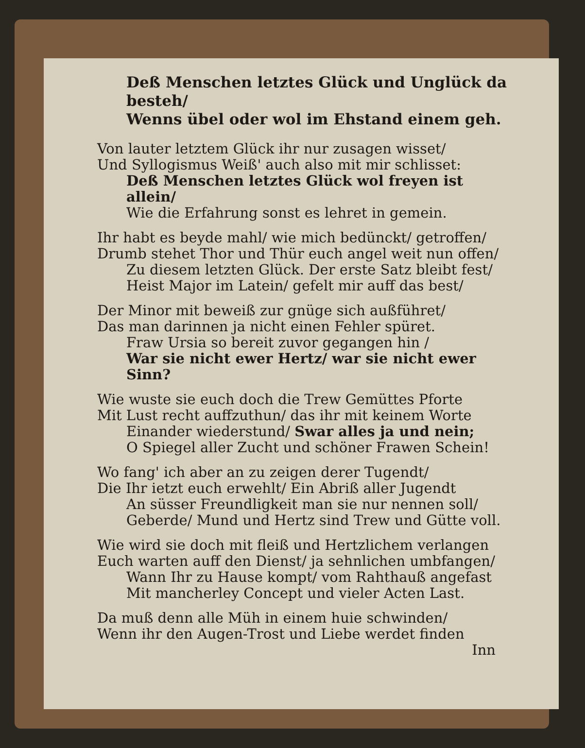Deß Menschen letztes Glück und Unglück da besteh/
Wenns übel oder wol im Ehstand einem geh.
Von lauter letztem Glück ihr nur zusagen wisset/
Und Syllogismus Weiß' auch also mit mir schlisset:
Deß Menschen letztes Glück wol freyen ist allein/
Wie die Erfahrung sonst es lehret in gemein.
Ihr habt es beyde mahl/ wie mich bedünckt/ getroffen/
Drumb stehet Thor und Thür euch angel weit nun offen/
Zu diesem letzten Glück. Der erste Satz bleibt fest/
Heist Major im Latein/ gefelt mir auff das best/
Der Minor mit beweiß zur gnüge sich außführet/
Das man darinnen ja nicht einen Fehler spüret.
Fraw Ursia so bereit zuvor gegangen hin /
War sie nicht ewer Hertz/ war sie nicht ewer Sinn?
Wie wuste sie euch doch die Trew Gemüttes Pforte
Mit Lust recht auffzuthun/ das ihr mit keinem Worte
Einander wiederstund/ Swar alles ja und nein;
O Spiegel aller Zucht und schöner Frawen Schein!
Wo fang' ich aber an zu zeigen derer Tugendt/
Die Ihr ietzt euch erwehlt/ Ein Abriß aller Jugendt
An süsser Freundligkeit man sie nur nennen soll/
Geberde/ Mund und Hertz sind Trew und Gütte voll.
Wie wird sie doch mit fleiß und Hertzlichem verlangen
Euch warten auff den Dienst/ ja sehnlichen umbfangen/
Wann Ihr zu Hause kompt/ vom Rahthauß angefast
Mit mancherley Concept und vieler Acten Last.
Da muß denn alle Müh in einem huie schwinden/
Wenn ihr den Augen-Trost und Liebe werdet finden
Inn